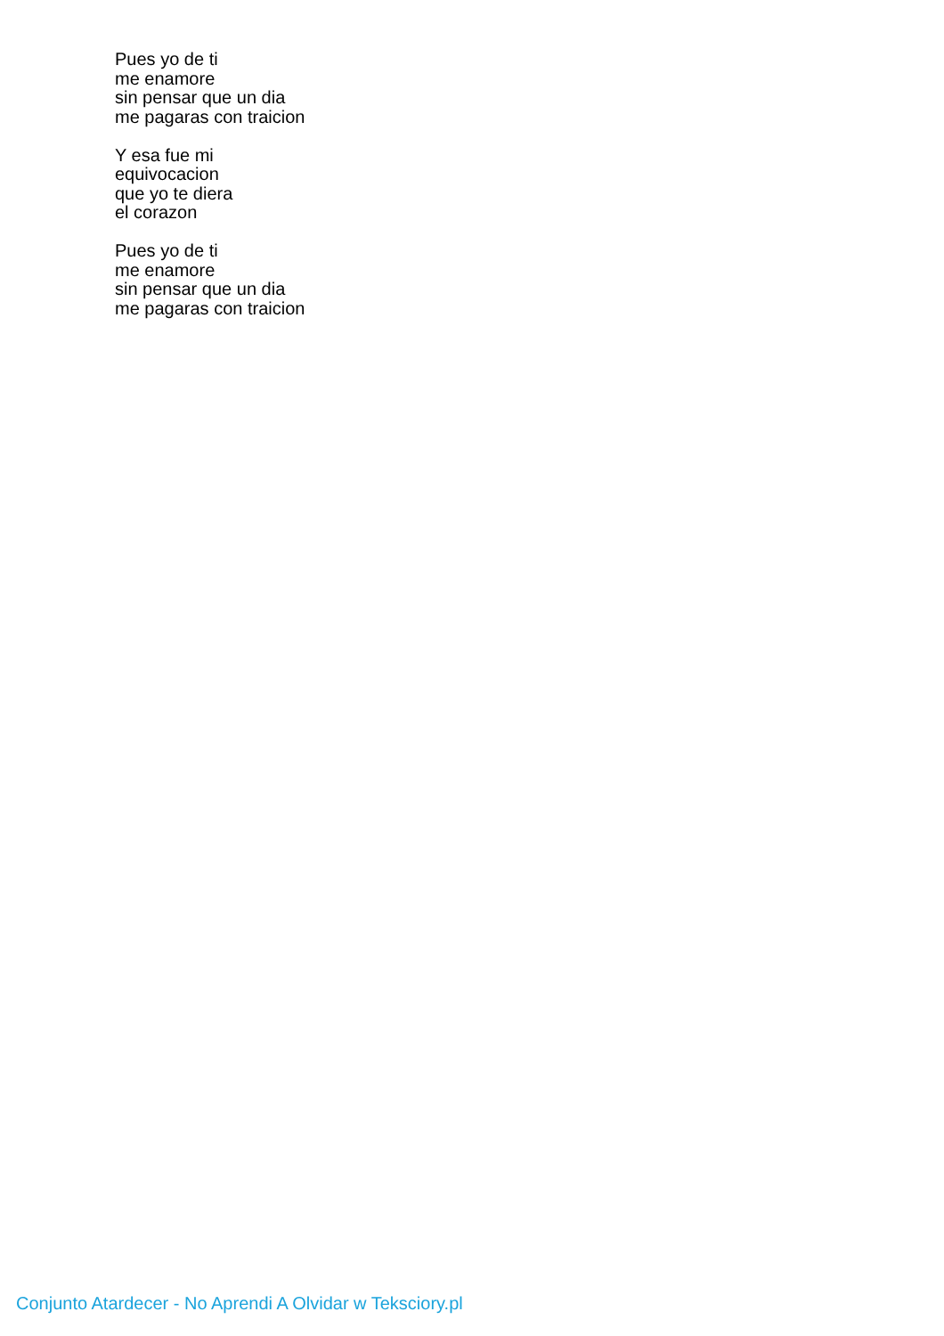Pues yo de ti
me enamore
sin pensar que un dia
me pagaras con traicion
Y esa fue mi
equivocacion
que yo te diera
el corazon
Pues yo de ti
me enamore
sin pensar que un dia
me pagaras con traicion
Conjunto Atardecer - No Aprendi A Olvidar w Teksciory.pl